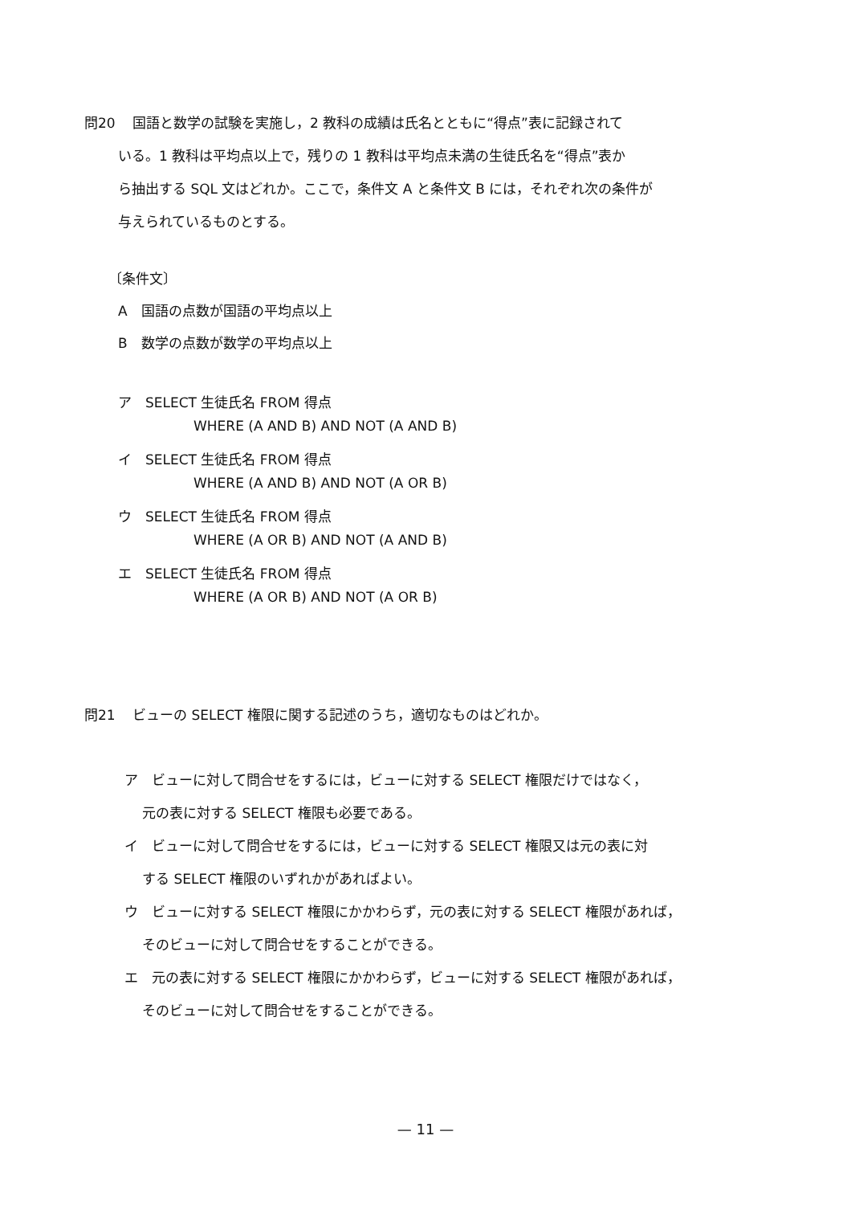問20 国語と数学の試験を実施し，2 教科の成績は氏名とともに“得点”表に記録されて
いる。1 教科は平均点以上で，残りの 1 教科は平均点未満の生徒氏名を“得点”表か
ら抽出する SQL 文はどれか。ここで，条件文 A と条件文 B には，それぞれ次の条件が
与えられているものとする。
〔条件文〕
A　国語の点数が国語の平均点以上
B　数学の点数が数学の平均点以上
ア　SELECT 生徒氏名 FROM 得点
WHERE (A AND B) AND NOT (A AND B)
イ　SELECT 生徒氏名 FROM 得点
WHERE (A AND B) AND NOT (A OR B)
ウ　SELECT 生徒氏名 FROM 得点
WHERE (A OR B) AND NOT (A AND B)
エ　SELECT 生徒氏名 FROM 得点
WHERE (A OR B) AND NOT (A OR B)
問21 ビューの SELECT 権限に関する記述のうち，適切なものはどれか。
ア　ビューに対して問合せをするには，ビューに対する SELECT 権限だけではなく，
元の表に対する SELECT 権限も必要である。
イ　ビューに対して問合せをするには，ビューに対する SELECT 権限又は元の表に対
する SELECT 権限のいずれかがあればよい。
ウ　ビューに対する SELECT 権限にかかわらず，元の表に対する SELECT 権限があれば，
そのビューに対して問合せをすることができる。
エ　元の表に対する SELECT 権限にかかわらず，ビューに対する SELECT 権限があれば，
そのビューに対して問合せをすることができる。
— 11 —